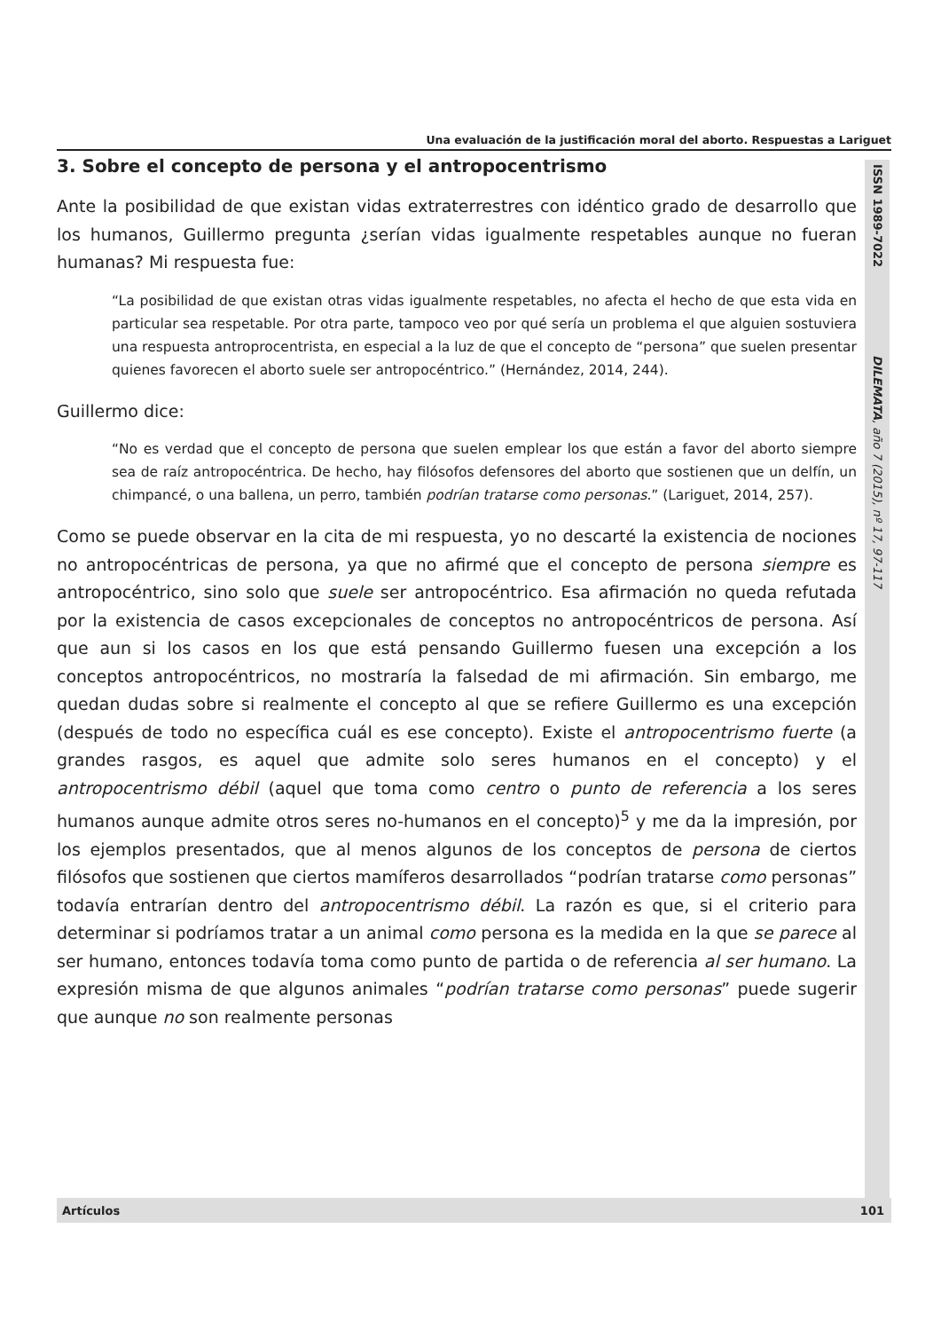Una evaluación de la justificación moral del aborto. Respuestas a Lariguet
ISSN 1989-7022 DILEMATA, año 7 (2015), nº 17, 97-117
3. Sobre el concepto de persona y el antropocentrismo
Ante la posibilidad de que existan vidas extraterrestres con idéntico grado de desarrollo que los humanos, Guillermo pregunta ¿serían vidas igualmente respetables aunque no fueran humanas? Mi respuesta fue:
“La posibilidad de que existan otras vidas igualmente respetables, no afecta el hecho de que esta vida en particular sea respetable. Por otra parte, tampoco veo por qué sería un problema el que alguien sostuviera una respuesta antroprocentrista, en especial a la luz de que el concepto de “persona” que suelen presentar quienes favorecen el aborto suele ser antropocéntrico.” (Hernández, 2014, 244).
Guillermo dice:
“No es verdad que el concepto de persona que suelen emplear los que están a favor del aborto siempre sea de raíz antropocéntrica. De hecho, hay filósofos defensores del aborto que sostienen que un delfín, un chimpancé, o una ballena, un perro, también podrían tratarse como personas.” (Lariguet, 2014, 257).
Como se puede observar en la cita de mi respuesta, yo no descarté la existencia de nociones no antropocéntricas de persona, ya que no afirmé que el concepto de persona siempre es antropocéntrico, sino solo que suele ser antropocéntrico. Esa afirmación no queda refutada por la existencia de casos excepcionales de conceptos no antropocéntricos de persona. Así que aun si los casos en los que está pensando Guillermo fuesen una excepción a los conceptos antropocéntricos, no mostraría la falsedad de mi afirmación. Sin embargo, me quedan dudas sobre si realmente el concepto al que se refiere Guillermo es una excepción (después de todo no específica cuál es ese concepto). Existe el antropocentrismo fuerte (a grandes rasgos, es aquel que admite solo seres humanos en el concepto) y el antropocentrismo débil (aquel que toma como centro o punto de referencia a los seres humanos aunque admite otros seres no-humanos en el concepto)<sup>5</sup> y me da la impresión, por los ejemplos presentados, que al menos algunos de los conceptos de persona de ciertos filósofos que sostienen que ciertos mamíferos desarrollados “podrían tratarse como personas” todavía entrarían dentro del antropocentrismo débil. La razón es que, si el criterio para determinar si podríamos tratar a un animal como persona es la medida en la que se parece al ser humano, entonces todavía toma como punto de partida o de referencia al ser humano. La expresión misma de que algunos animales “podrían tratarse como personas” puede sugerir que aunque no son realmente personas
Artículos 101